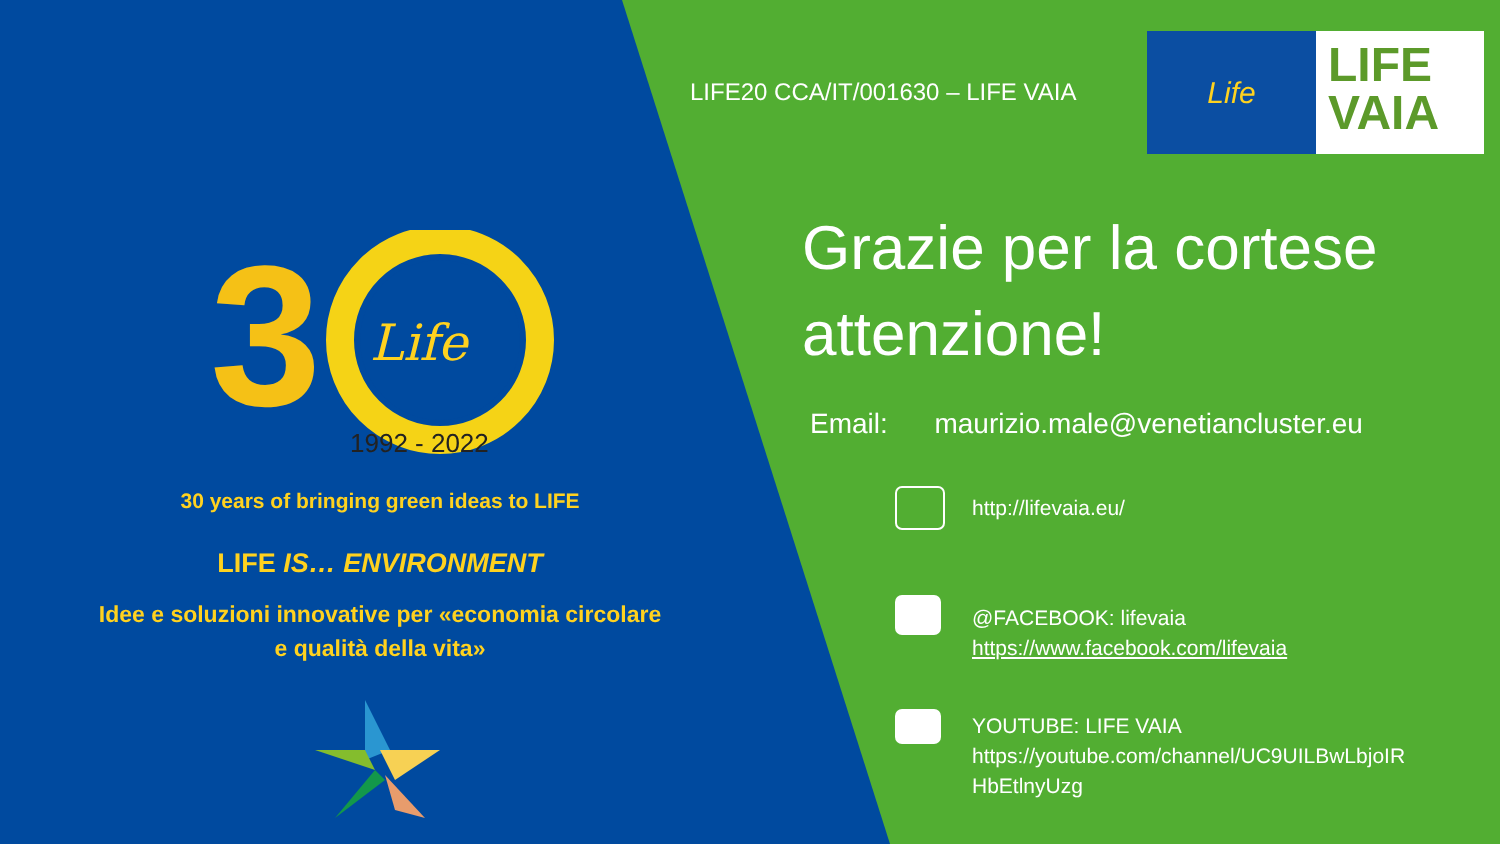Life
3
1992 - 2022
30 years of bringing green ideas to LIFE
LIFE IS… ENVIRONMENT
Idee e soluzioni innovative per «economia circolare
e qualità della vita»
LIFE20 CCA/IT/001630 – LIFE VAIA
Life
LIFE
VAIA
Grazie per la cortese
attenzione!
Email: maurizio.male@venetiancluster.eu
http://lifevaia.eu/
@FACEBOOK: lifevaia
https://www.facebook.com/lifevaia
YOUTUBE: LIFE VAIA
https://youtube.com/channel/UC9UILBwLbjoIR
HbEtlnyUzg